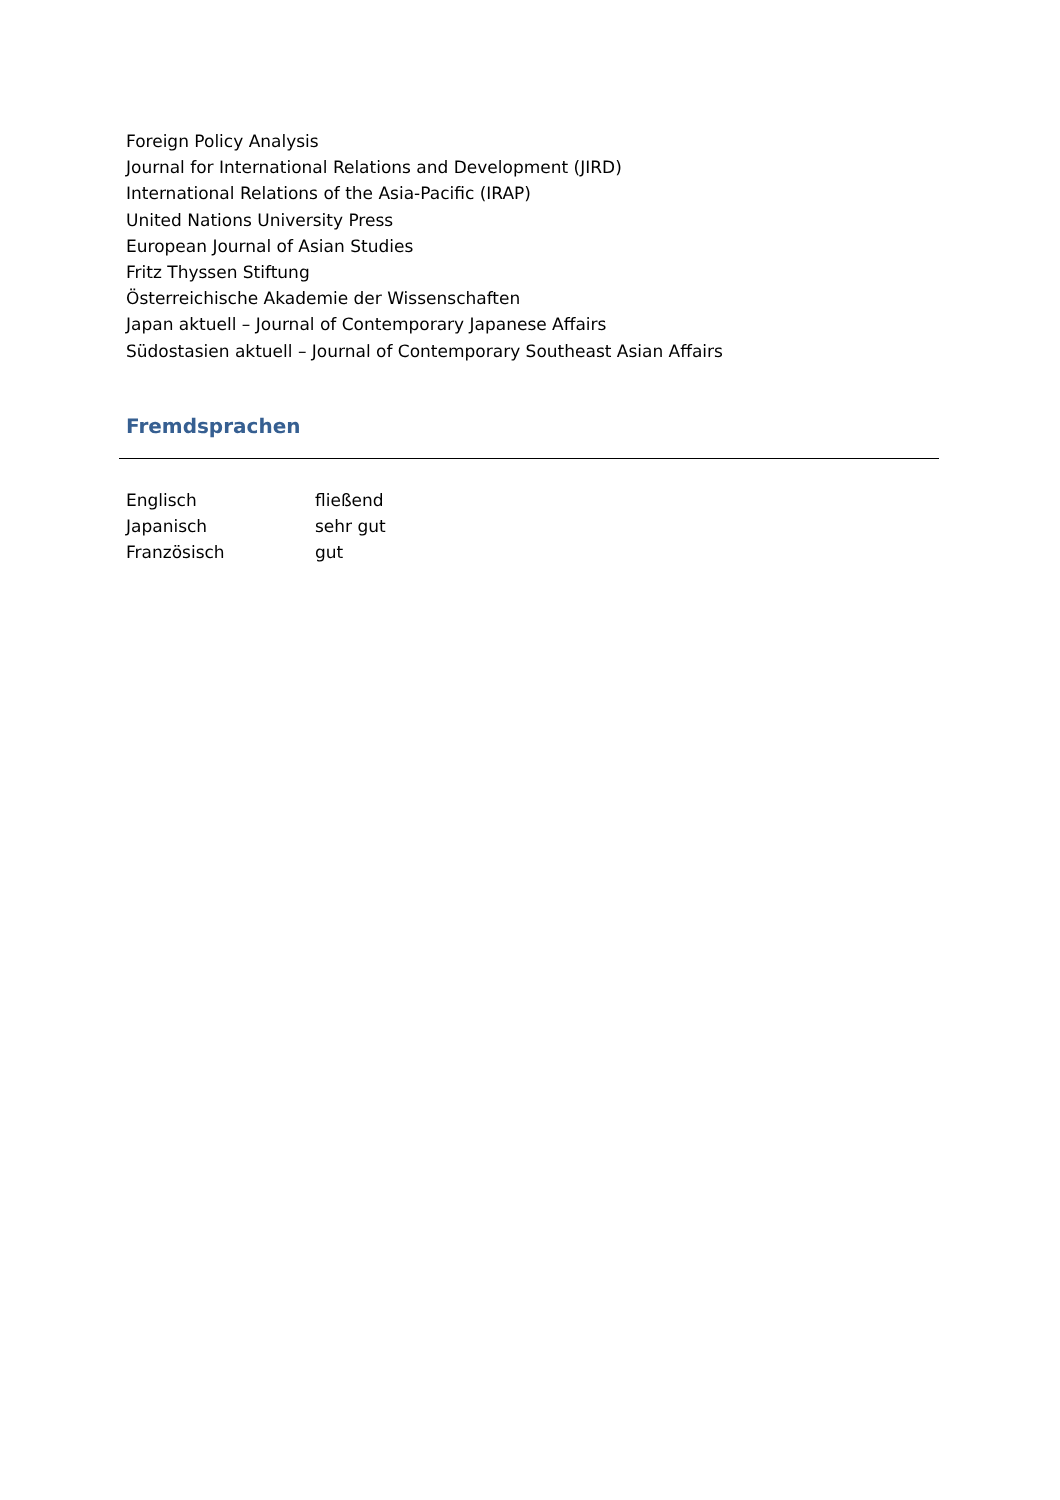Foreign Policy Analysis
Journal for International Relations and Development (JIRD)
International Relations of the Asia-Pacific (IRAP)
United Nations University Press
European Journal of Asian Studies
Fritz Thyssen Stiftung
Österreichische Akademie der Wissenschaften
Japan aktuell – Journal of Contemporary Japanese Affairs
Südostasien aktuell – Journal of Contemporary Southeast Asian Affairs
Fremdsprachen
Englisch fließend
Japanisch sehr gut
Französisch gut